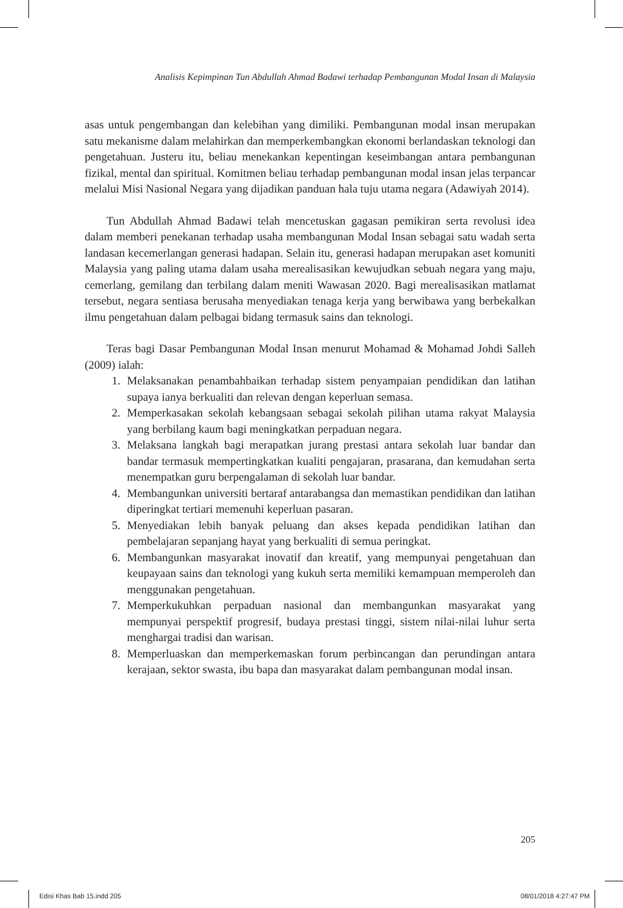Analisis Kepimpinan Tun Abdullah Ahmad Badawi terhadap Pembangunan Modal Insan di Malaysia
asas untuk pengembangan dan kelebihan yang dimiliki. Pembangunan modal insan merupakan satu mekanisme dalam melahirkan dan memperkembangkan ekonomi berlandaskan teknologi dan pengetahuan. Justeru itu, beliau menekankan kepentingan keseimbangan antara pembangunan fizikal, mental dan spiritual. Komitmen beliau terhadap pembangunan modal insan jelas terpancar melalui Misi Nasional Negara yang dijadikan panduan hala tuju utama negara (Adawiyah 2014).
Tun Abdullah Ahmad Badawi telah mencetuskan gagasan pemikiran serta revolusi idea dalam memberi penekanan terhadap usaha membangunan Modal Insan sebagai satu wadah serta landasan kecemerlangan generasi hadapan. Selain itu, generasi hadapan merupakan aset komuniti Malaysia yang paling utama dalam usaha merealisasikan kewujudkan sebuah negara yang maju, cemerlang, gemilang dan terbilang dalam meniti Wawasan 2020. Bagi merealisasikan matlamat tersebut, negara sentiasa berusaha menyediakan tenaga kerja yang berwibawa yang berbekalkan ilmu pengetahuan dalam pelbagai bidang termasuk sains dan teknologi.
Teras bagi Dasar Pembangunan Modal Insan menurut Mohamad & Mohamad Johdi Salleh (2009) ialah:
1. Melaksanakan penambahbaikan terhadap sistem penyampaian pendidikan dan latihan supaya ianya berkualiti dan relevan dengan keperluan semasa.
2. Memperkasakan sekolah kebangsaan sebagai sekolah pilihan utama rakyat Malaysia yang berbilang kaum bagi meningkatkan perpaduan negara.
3. Melaksana langkah bagi merapatkan jurang prestasi antara sekolah luar bandar dan bandar termasuk mempertingkatkan kualiti pengajaran, prasarana, dan kemudahan serta menempatkan guru berpengalaman di sekolah luar bandar.
4. Membangunkan universiti bertaraf antarabangsa dan memastikan pendidikan dan latihan diperingkat tertiari memenuhi keperluan pasaran.
5. Menyediakan lebih banyak peluang dan akses kepada pendidikan latihan dan pembelajaran sepanjang hayat yang berkualiti di semua peringkat.
6. Membangunkan masyarakat inovatif dan kreatif, yang mempunyai pengetahuan dan keupayaan sains dan teknologi yang kukuh serta memiliki kemampuan memperoleh dan menggunakan pengetahuan.
7. Memperkukuhkan perpaduan nasional dan membangunkan masyarakat yang mempunyai perspektif progresif, budaya prestasi tinggi, sistem nilai-nilai luhur serta menghargai tradisi dan warisan.
8. Memperluaskan dan memperkemaskan forum perbincangan dan perundingan antara kerajaan, sektor swasta, ibu bapa dan masyarakat dalam pembangunan modal insan.
205
Edisi Khas Bab 15.indd 205 08/01/2018 4:27:47 PM